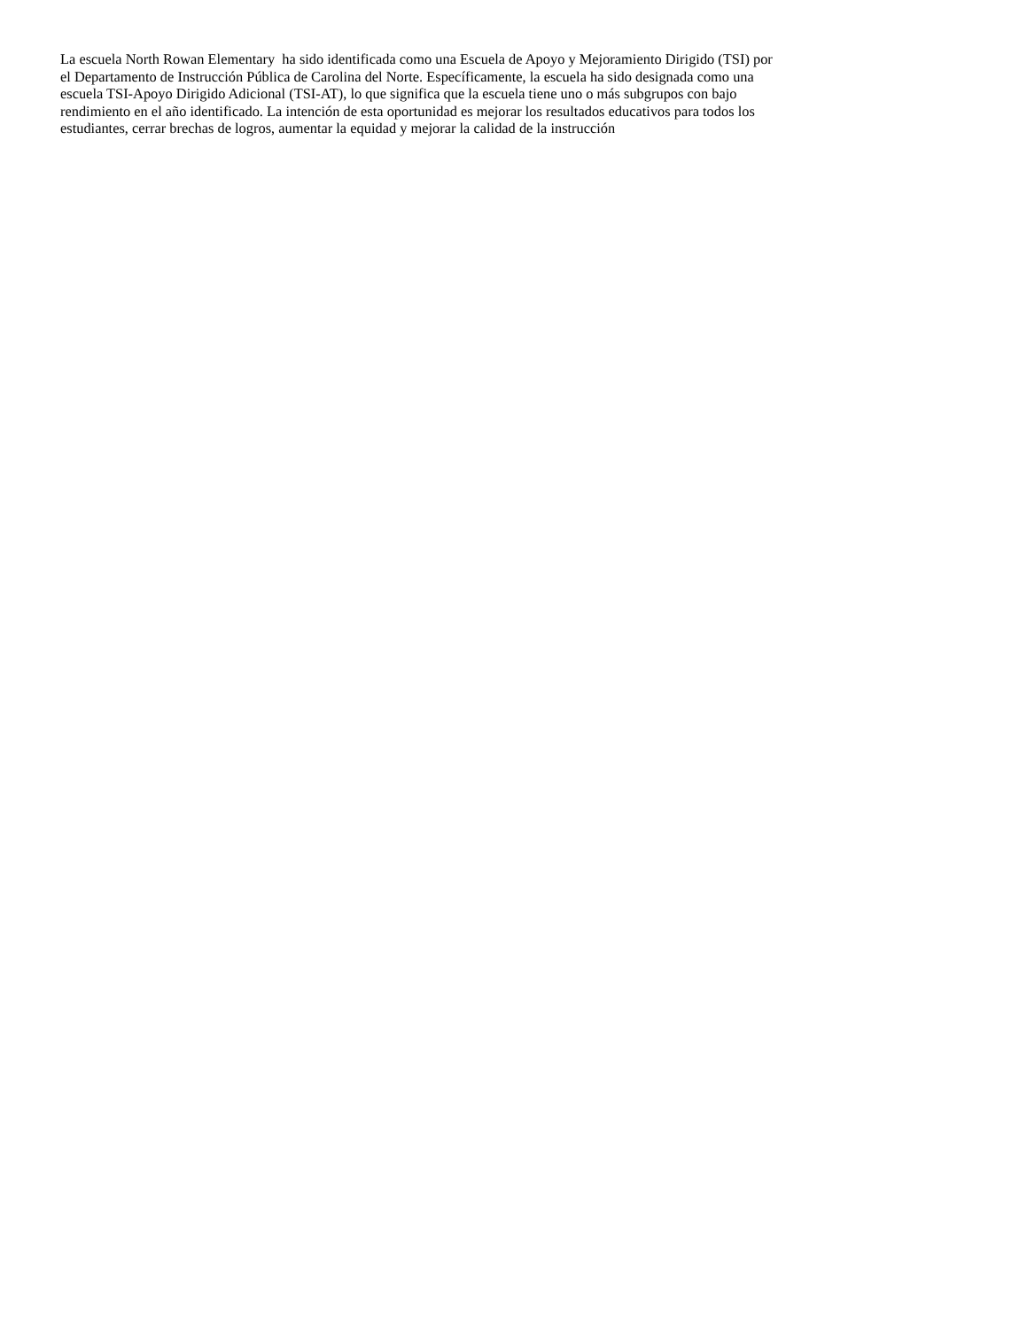La escuela North Rowan Elementary ha sido identificada como una Escuela de Apoyo y Mejoramiento Dirigido (TSI) por
el Departamento de Instrucción Pública de Carolina del Norte. Específicamente, la escuela ha sido designada como una
escuela TSI-Apoyo Dirigido Adicional (TSI-AT), lo que significa que la escuela tiene uno o más subgrupos con bajo
rendimiento en el año identificado. La intención de esta oportunidad es mejorar los resultados educativos para todos los
estudiantes, cerrar brechas de logros, aumentar la equidad y mejorar la calidad de la instrucción